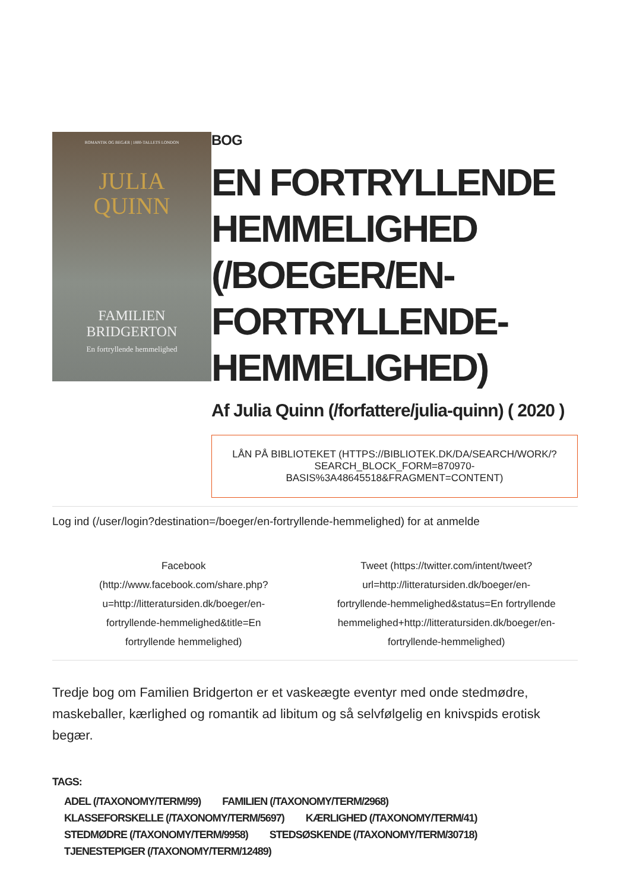ROMANTIK OG BEGÆR | 1800-TALLETS LONDON
JULIA
QUINN
FAMILIEN
BRIDGERTON
En fortryllende hemmelighed
BOG
EN FORTRYLLENDE HEMMELIGHED (/BOEGER/EN-FORTRYLLENDE-HEMMELIGHED)
Af Julia Quinn (/forfattere/julia-quinn) ( 2020 )
LÅN PÅ BIBLIOTEKET (HTTPS://BIBLIOTEK.DK/DA/SEARCH/WORK/?
SEARCH_BLOCK_FORM=870970-BASIS%3A48645518&FRAGMENT=CONTENT)
Log ind (/user/login?destination=/boeger/en-fortryllende-hemmelighed) for at anmelde
Facebook
(http://www.facebook.com/share.php?
u=http://litteratursiden.dk/boeger/en-
fortryllende-hemmelighed&title=En
fortryllende hemmelighed)
Tweet (https://twitter.com/intent/tweet?
url=http://litteratursiden.dk/boeger/en-
fortryllende-hemmelighed&status=En fortryllende
hemmelighed+http://litteratursiden.dk/boeger/en-
fortryllende-hemmelighed)
Tredje bog om Familien Bridgerton er et vaskeægte eventyr med onde stedmødre, maskeballer, kærlighed og romantik ad libitum og så selvfølgelig en knivspids erotisk begær.
TAGS:
ADEL (/TAXONOMY/TERM/99) FAMILIEN (/TAXONOMY/TERM/2968)
KLASSEFORSKELLE (/TAXONOMY/TERM/5697)
KÆRLIGHED (/TAXONOMY/TERM/41)
STEDMØDRE (/TAXONOMY/TERM/9958)
STEDSØSKENDE (/TAXONOMY/TERM/30718)
TJENESTEPIGER (/TAXONOMY/TERM/12489)